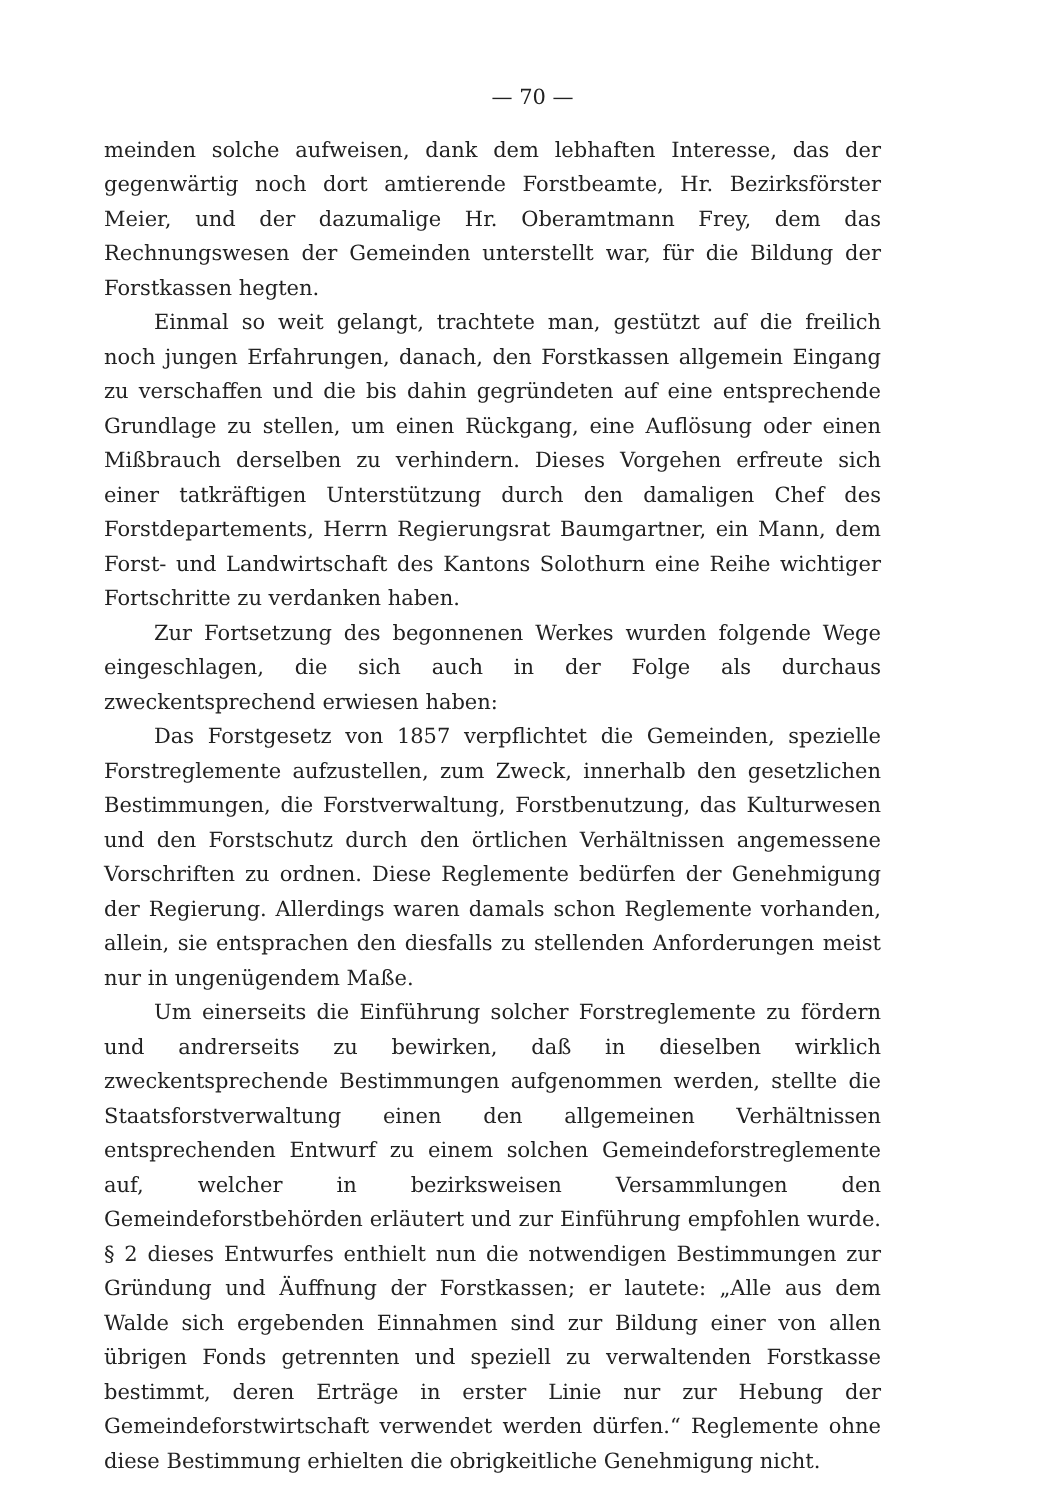— 70 —
meinden solche aufweisen, dank dem lebhaften Interesse, das der gegenwärtig noch dort amtierende Forstbeamte, Hr. Bezirksförster Meier, und der dazumalige Hr. Oberamtmann Frey, dem das Rechnungswesen der Gemeinden unterstellt war, für die Bildung der Forstkassen hegten.
Einmal so weit gelangt, trachtete man, gestützt auf die freilich noch jungen Erfahrungen, danach, den Forstkassen allgemein Eingang zu verschaffen und die bis dahin gegründeten auf eine entsprechende Grundlage zu stellen, um einen Rückgang, eine Auflösung oder einen Mißbrauch derselben zu verhindern. Dieses Vorgehen erfreute sich einer tatkräftigen Unterstützung durch den damaligen Chef des Forstdepartements, Herrn Regierungsrat Baumgartner, ein Mann, dem Forst- und Landwirtschaft des Kantons Solothurn eine Reihe wichtiger Fortschritte zu verdanken haben.
Zur Fortsetzung des begonnenen Werkes wurden folgende Wege eingeschlagen, die sich auch in der Folge als durchaus zweckentsprechend erwiesen haben:
Das Forstgesetz von 1857 verpflichtet die Gemeinden, spezielle Forstreglemente aufzustellen, zum Zweck, innerhalb den gesetzlichen Bestimmungen, die Forstverwaltung, Forstbenutzung, das Kulturwesen und den Forstschutz durch den örtlichen Verhältnissen angemessene Vorschriften zu ordnen. Diese Reglemente bedürfen der Genehmigung der Regierung. Allerdings waren damals schon Reglemente vorhanden, allein, sie entsprachen den diesfalls zu stellenden Anforderungen meist nur in ungenügendem Maße.
Um einerseits die Einführung solcher Forstreglemente zu fördern und andrerseits zu bewirken, daß in dieselben wirklich zweckentsprechende Bestimmungen aufgenommen werden, stellte die Staatsforstverwaltung einen den allgemeinen Verhältnissen entsprechenden Entwurf zu einem solchen Gemeindeforstreglemente auf, welcher in bezirksweisen Versammlungen den Gemeindeforstbehörden erläutert und zur Einführung empfohlen wurde. § 2 dieses Entwurfes enthielt nun die notwendigen Bestimmungen zur Gründung und Äuffnung der Forstkassen; er lautete: „Alle aus dem Walde sich ergebenden Einnahmen sind zur Bildung einer von allen übrigen Fonds getrennten und speziell zu verwaltenden Forstkasse bestimmt, deren Erträge in erster Linie nur zur Hebung der Gemeindeforstwirtschaft verwendet werden dürfen.“ Reglemente ohne diese Bestimmung erhielten die obrigkeitliche Genehmigung nicht.